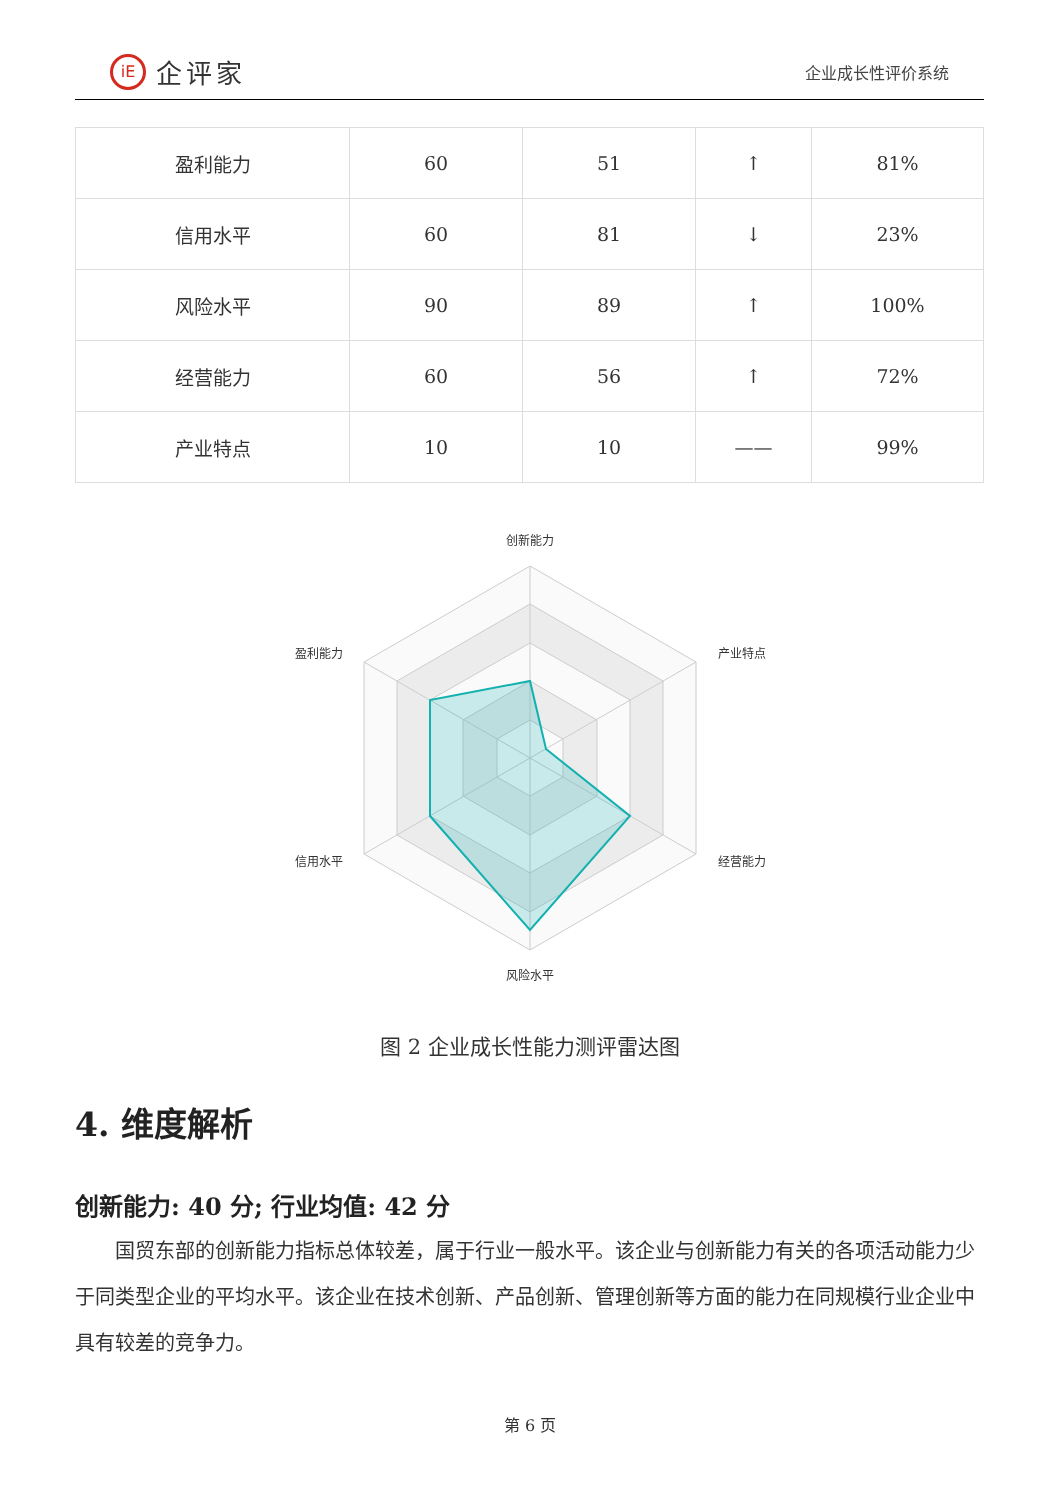iE
企评家
企业成长性评价系统
| 盈利能力 | 60 | 51 | ↑ | 81% |
| 信用水平 | 60 | 81 | ↓ | 23% |
| 风险水平 | 90 | 89 | ↑ | 100% |
| 经营能力 | 60 | 56 | ↑ | 72% |
| 产业特点 | 10 | 10 | —— | 99% |
创新能力
产业特点
经营能力
风险水平
信用水平
盈利能力
图 2 企业成长性能力测评雷达图
4. 维度解析
创新能力: 40 分; 行业均值: 42 分
国贸东部的创新能力指标总体较差，属于行业一般水平。该企业与创新能力有关的各项活动能力少于同类型企业的平均水平。该企业在技术创新、产品创新、管理创新等方面的能力在同规模行业企业中具有较差的竞争力。
第 6 页